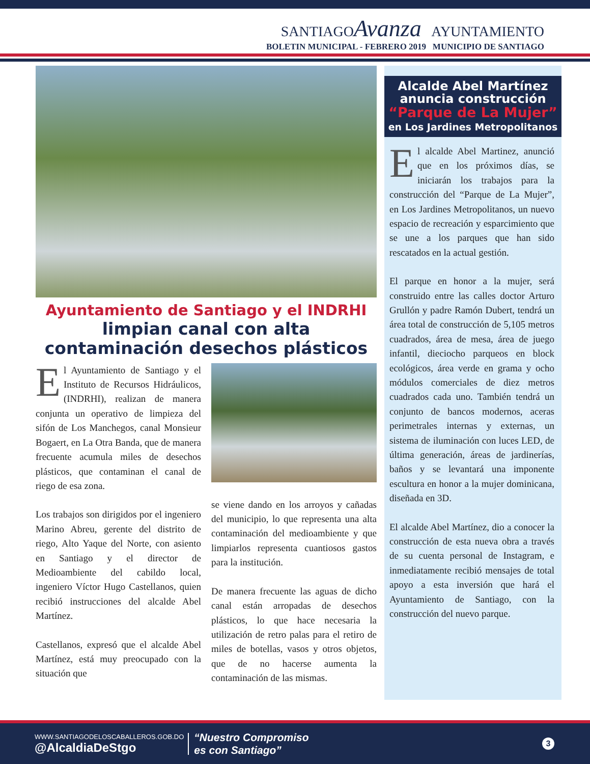SANTIAGOAvanza AYUNTAMIENTO
BOLETIN MUNICIPAL - FEBRERO 2019 MUNICIPIO DE SANTIAGO
Ayuntamiento de Santiago y el INDRHI
limpian canal con alta
contaminación desechos plásticos
El Ayuntamiento de Santiago y el Instituto de Recursos Hidráulicos, (INDRHI), realizan de manera conjunta un operativo de limpieza del sifón de Los Manchegos, canal Monsieur Bogaert, en La Otra Banda, que de manera frecuente acumula miles de desechos plásticos, que contaminan el canal de riego de esa zona.
Los trabajos son dirigidos por el ingeniero Marino Abreu, gerente del distrito de riego, Alto Yaque del Norte, con asiento en Santiago y el director de Medioambiente del cabildo local, ingeniero Víctor Hugo Castellanos, quien recibió instrucciones del alcalde Abel Martínez.
Castellanos, expresó que el alcalde Abel Martínez, está muy preocupado con la situación que
se viene dando en los arroyos y cañadas del municipio, lo que representa una alta contaminación del medioambiente y que limpiarlos representa cuantiosos gastos para la institución.
De manera frecuente las aguas de dicho canal están arropadas de desechos plásticos, lo que hace necesaria la utilización de retro palas para el retiro de miles de botellas, vasos y otros objetos, que de no hacerse aumenta la contaminación de las mismas.
Alcalde Abel Martínez
anuncia construcción
“Parque de La Mujer”
en Los Jardines Metropolitanos
El alcalde Abel Martinez, anunció que en los próximos días, se iniciarán los trabajos para la construcción del “Parque de La Mujer”, en Los Jardines Metropolitanos, un nuevo espacio de recreación y esparcimiento que se une a los parques que han sido rescatados en la actual gestión.
El parque en honor a la mujer, será construido entre las calles doctor Arturo Grullón y padre Ramón Dubert, tendrá un área total de construcción de 5,105 metros cuadrados, área de mesa, área de juego infantil, dieciocho parqueos en block ecológicos, área verde en grama y ocho módulos comerciales de diez metros cuadrados cada uno. También tendrá un conjunto de bancos modernos, aceras perimetrales internas y externas, un sistema de iluminación con luces LED, de última generación, áreas de jardinerías, baños y se levantará una imponente escultura en honor a la mujer dominicana, diseñada en 3D.
El alcalde Abel Martínez, dio a conocer la construcción de esta nueva obra a través de su cuenta personal de Instagram, e inmediatamente recibió mensajes de total apoyo a esta inversión que hará el Ayuntamiento de Santiago, con la construcción del nuevo parque.
WWW.SANTIAGODELOSCABALLEROS.GOB.DO
@AlcaldiaDeStgo
“Nuestro Compromiso
es con Santiago”
3